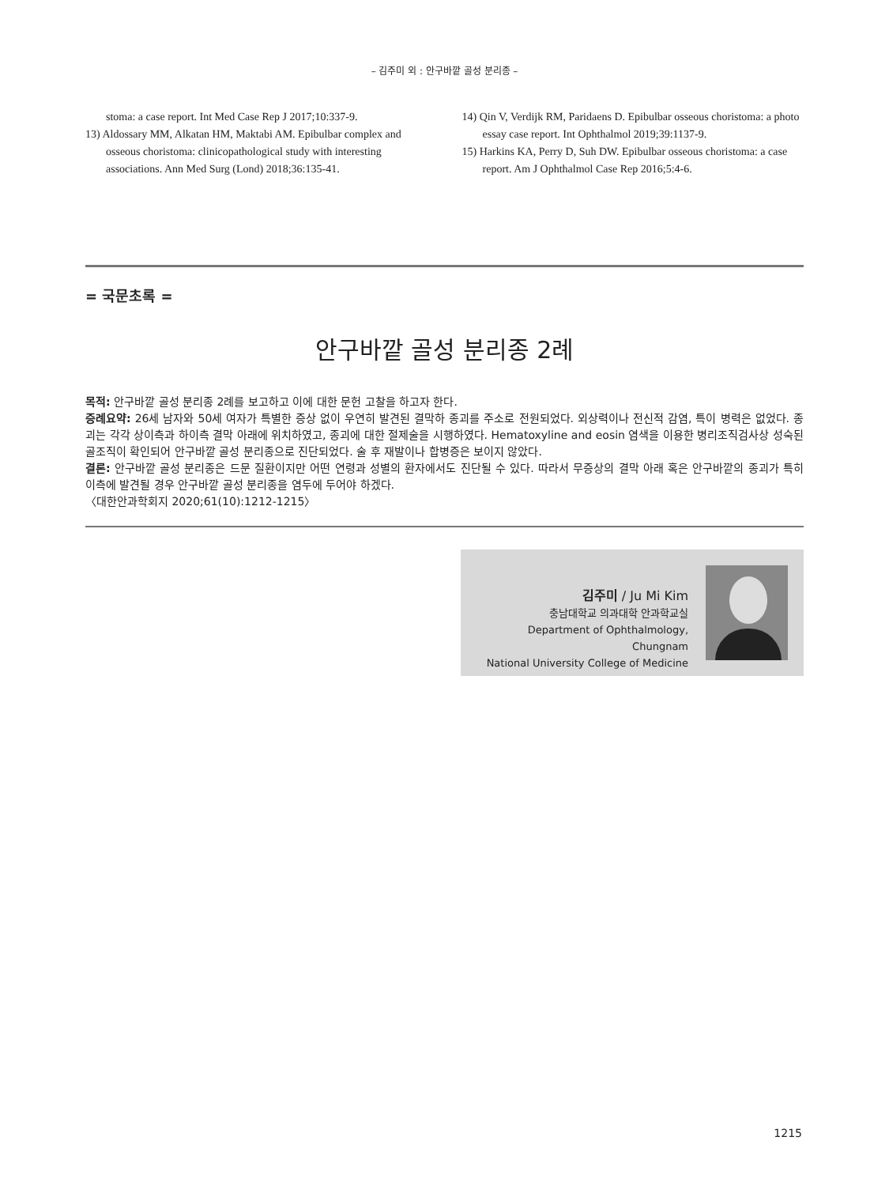– 김주미 외 : 안구바깥 골성 분리종 –
stoma: a case report. Int Med Case Rep J 2017;10:337-9.
13) Aldossary MM, Alkatan HM, Maktabi AM. Epibulbar complex and osseous choristoma: clinicopathological study with interesting associations. Ann Med Surg (Lond) 2018;36:135-41.
14) Qin V, Verdijk RM, Paridaens D. Epibulbar osseous choristoma: a photo essay case report. Int Ophthalmol 2019;39:1137-9.
15) Harkins KA, Perry D, Suh DW. Epibulbar osseous choristoma: a case report. Am J Ophthalmol Case Rep 2016;5:4-6.
= 국문초록 =
안구바깥 골성 분리종 2례
목적: 안구바깥 골성 분리종 2례를 보고하고 이에 대한 문헌 고찰을 하고자 한다.
증례요약: 26세 남자와 50세 여자가 특별한 증상 없이 우연히 발견된 결막하 종괴를 주소로 전원되었다. 외상력이나 전신적 감염, 특이 병력은 없었다. 종괴는 각각 상이측과 하이측 결막 아래에 위치하였고, 종괴에 대한 절제술을 시행하였다. Hematoxyline and eosin 염색을 이용한 병리조직검사상 성숙된 골조직이 확인되어 안구바깥 골성 분리종으로 진단되었다. 술 후 재발이나 합병증은 보이지 않았다.
결론: 안구바깥 골성 분리종은 드문 질환이지만 어떤 연령과 성별의 환자에서도 진단될 수 있다. 따라서 무증상의 결막 아래 혹은 안구바깥의 종괴가 특히 이측에 발견될 경우 안구바깥 골성 분리종을 염두에 두어야 하겠다.
〈대한안과학회지 2020;61(10):1212-1215〉
김주미 / Ju Mi Kim
충남대학교 의과대학 안과학교실
Department of Ophthalmology, Chungnam
National University College of Medicine
1215